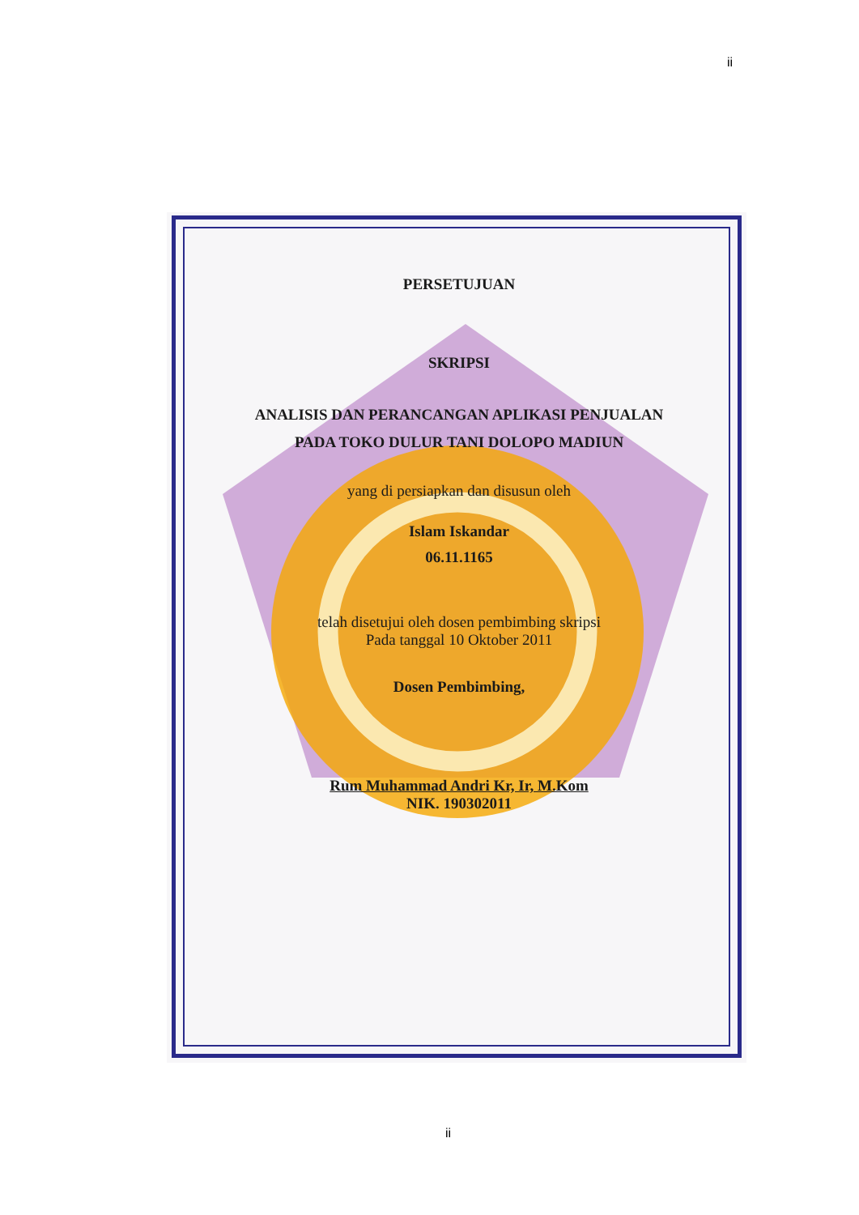ii
PERSETUJUAN
SKRIPSI
ANALISIS DAN PERANCANGAN APLIKASI PENJUALAN
PADA TOKO DULUR TANI DOLOPO MADIUN
yang di persiapkan dan disusun oleh
Islam Iskandar
06.11.1165
telah disetujui oleh dosen pembimbing skripsi
Pada tanggal 10 Oktober 2011
Dosen Pembimbing,
Rum Muhammad Andri Kr, Ir, M.Kom
NIK. 190302011
ii